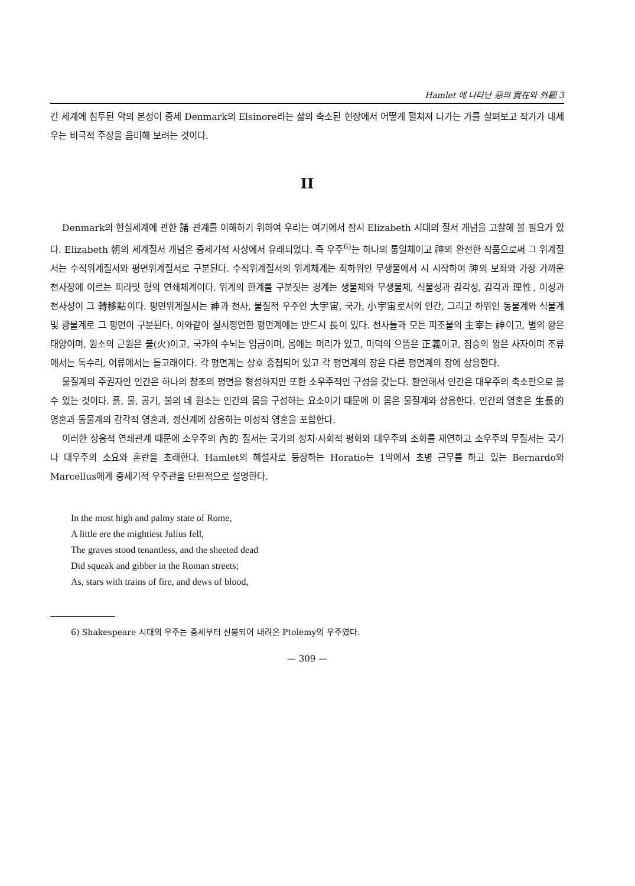Hamlet 에 나타난 惡의 實在와 外觀 3
간 세계에 침투된 악의 본성이 중세 Denmark의 Elsinore라는 삶의 축소된 현장에서 어떻게 펼쳐져 나가는 가를 살펴보고 작가가 내세우는 비극적 주장을 음미해 보려는 것이다.
II
Denmark의 현실세계에 관한 諸 관계를 이해하기 위하여 우리는 여기에서 잠시 Elizabeth 시대의 질서 개념을 고찰해 볼 필요가 있다. Elizabeth 朝의 세계질서 개념은 중세기적 사상에서 유래되었다. 즉 우주<sup>6)</sup>는 하나의 통일체이고 神의 완전한 작품으로써 그 위계질서는 수직위계질서와 평면위계질서로 구분된다. 수직위계질서의 위계체계는 최하위인 무생물에서 시 시작하여 神의 보좌와 가장 가까운 천사장에 이르는 피라밋 형의 연쇄체계이다. 위계의 한계를 구분짓는 경계는 생물체와 무생물체, 식물성과 감각성, 감각과 理性, 이성과 천사성이 그 轉移點이다. 평면위계질서는 神과 천사, 물질적 우주인 大宇宙, 국가, 小宇宙로서의 인간, 그리고 하위인 동물계와 식물계 및 광물계로 그 평면이 구분된다. 이와같이 질서정연한 평면계에는 반드시 長이 있다. 천사들과 모든 피조물의 主宰는 神이고, 별의 왕은 태양이며, 원소의 근원은 불(火)이고, 국가의 수뇌는 임금이며, 몸에는 머리가 있고, 미덕의 으뜸은 正義이고, 짐승의 왕은 사자이며 조류에서는 독수리, 어류에서는 돌고래이다. 각 평면계는 상호 중첩되어 있고 각 평면계의 장은 다른 평면계의 장에 상응한다.
물질계의 주권자인 인간은 하나의 창조의 평면을 형성하지만 또한 소우주적인 구성을 갖는다. 환언해서 인간은 대우주의 축소판으로 볼 수 있는 것이다. 흙, 물, 공기, 불의 네 원소는 인간의 몸을 구성하는 요소이기 때문에 이 몸은 물질계와 상응한다. 인간의 영혼은 生長的 영혼과 동물계의 감각적 영혼과, 정신계에 상응하는 이성적 영혼을 포함한다.
이러한 상응적 연쇄관계 때문에 소우주의 內的 질서는 국가의 정치·사회적 평화와 대우주의 조화를 재연하고 소우주의 무질서는 국가나 대우주의 소요와 혼란을 초래한다. Hamlet의 해설자로 등장하는 Horatio는 1막에서 초병 근무를 하고 있는 Bernardo와 Marcellus에게 중세기적 우주관을 단편적으로 설명한다.
In the most high and palmy state of Rome,
A little ere the mightiest Julius fell,
The graves stood tenantless, and the sheeted dead
Did squeak and gibber in the Roman streets;
As, stars with trains of fire, and dews of blood,
6) Shakespeare 시대의 우주는 중세부터 신봉되어 내려온 Ptolemy의 우주였다.
— 309 —